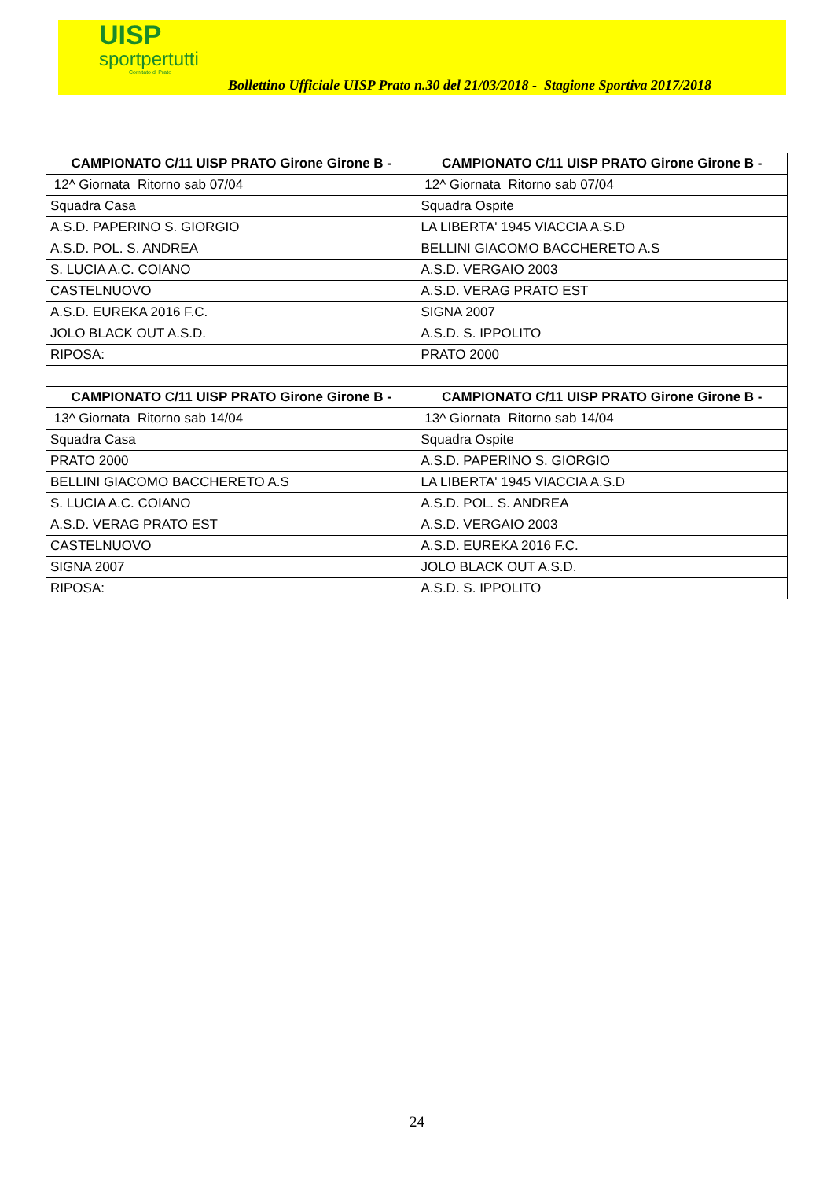UISP
sportpertutti
Comitato di Prato
Bollettino Ufficiale UISP Prato n.30 del 21/03/2018 - Stagione Sportiva 2017/2018
| CAMPIONATO C/11 UISP PRATO Girone Girone B - | CAMPIONATO C/11 UISP PRATO Girone Girone B - |
| --- | --- |
| 12^ Giornata Ritorno sab 07/04 | 12^ Giornata Ritorno sab 07/04 |
| Squadra Casa | Squadra Ospite |
| A.S.D. PAPERINO S. GIORGIO | LA LIBERTA' 1945 VIACCIA A.S.D |
| A.S.D. POL. S. ANDREA | BELLINI GIACOMO BACCHERETO A.S |
| S. LUCIA A.C. COIANO | A.S.D. VERGAIO 2003 |
| CASTELNUOVO | A.S.D. VERAG PRATO EST |
| A.S.D. EUREKA 2016 F.C. | SIGNA 2007 |
| JOLO BLACK OUT A.S.D. | A.S.D. S. IPPOLITO |
| RIPOSA: | PRATO 2000 |
| CAMPIONATO C/11 UISP PRATO Girone Girone B - | CAMPIONATO C/11 UISP PRATO Girone Girone B - |
| 13^ Giornata Ritorno sab 14/04 | 13^ Giornata Ritorno sab 14/04 |
| Squadra Casa | Squadra Ospite |
| PRATO 2000 | A.S.D. PAPERINO S. GIORGIO |
| BELLINI GIACOMO BACCHERETO A.S | LA LIBERTA' 1945 VIACCIA A.S.D |
| S. LUCIA A.C. COIANO | A.S.D. POL. S. ANDREA |
| A.S.D. VERAG PRATO EST | A.S.D. VERGAIO 2003 |
| CASTELNUOVO | A.S.D. EUREKA 2016 F.C. |
| SIGNA 2007 | JOLO BLACK OUT A.S.D. |
| RIPOSA: | A.S.D. S. IPPOLITO |
24